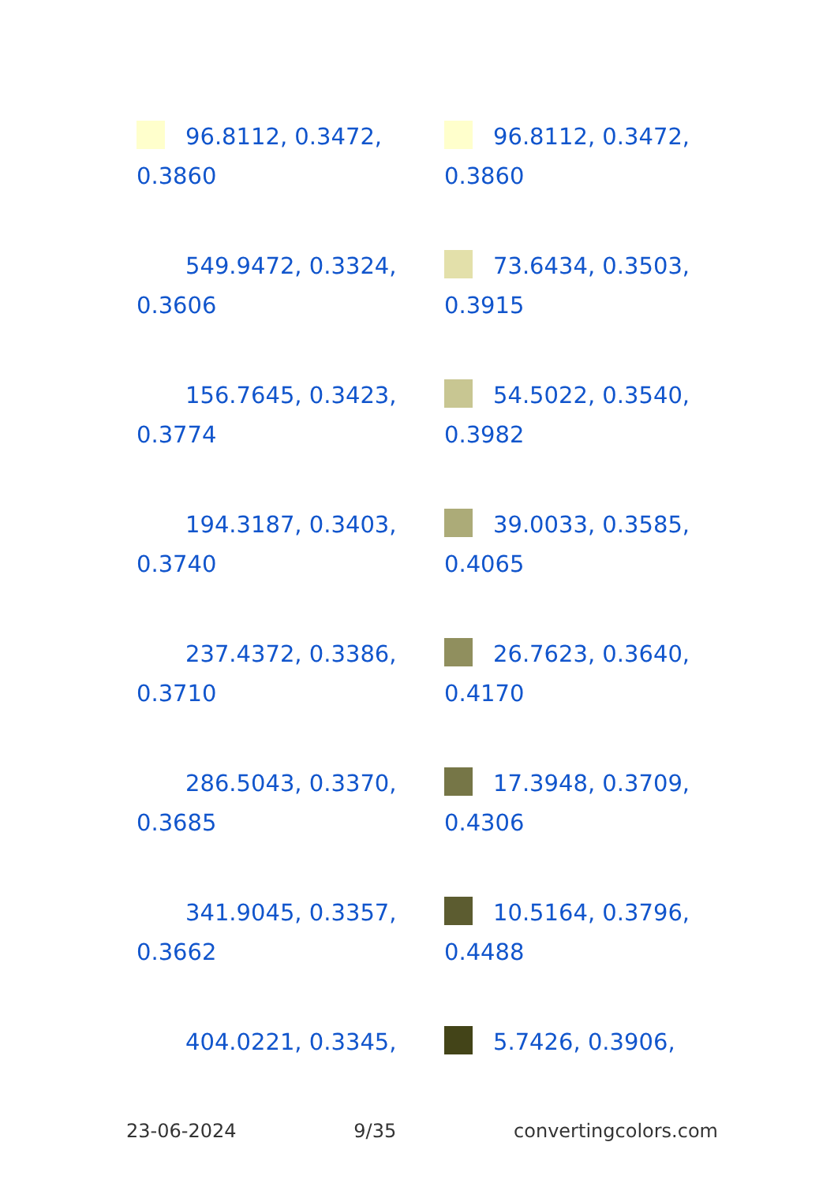96.8112, 0.3472, 0.3860
96.8112, 0.3472, 0.3860
549.9472, 0.3324, 0.3606
73.6434, 0.3503, 0.3915
156.7645, 0.3423, 0.3774
54.5022, 0.3540, 0.3982
194.3187, 0.3403, 0.3740
39.0033, 0.3585, 0.4065
237.4372, 0.3386, 0.3710
26.7623, 0.3640, 0.4170
286.5043, 0.3370, 0.3685
17.3948, 0.3709, 0.4306
341.9045, 0.3357, 0.3662
10.5164, 0.3796, 0.4488
404.0221, 0.3345,
5.7426, 0.3906,
23-06-2024 9/35 convertingcolors.com